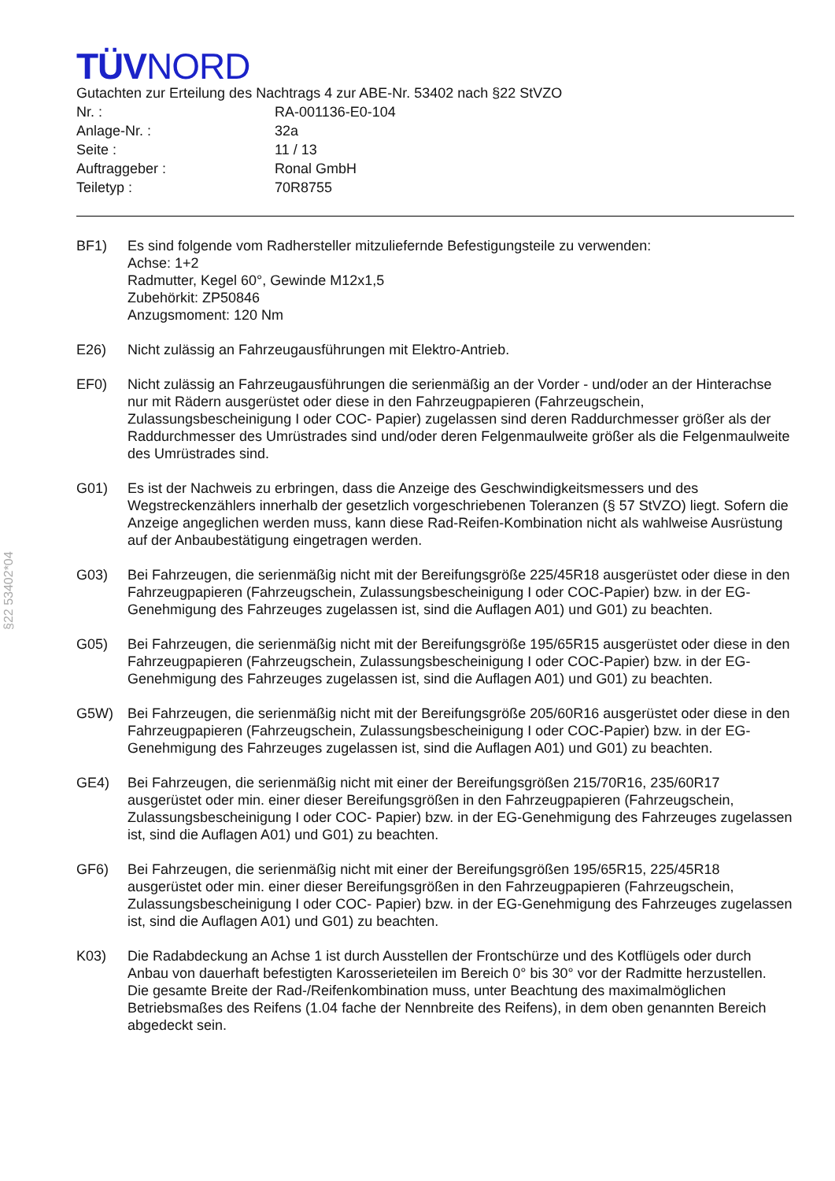§22 53402*04
TÜVNORD
Gutachten zur Erteilung des Nachtrags 4 zur ABE-Nr. 53402 nach §22 StVZO
| Nr. : | RA-001136-E0-104 |
| Anlage-Nr. : | 32a |
| Seite : | 11 / 13 |
| Auftraggeber : | Ronal GmbH |
| Teiletyp : | 70R8755 |
BF1) Es sind folgende vom Radhersteller mitzuliefernde Befestigungsteile zu verwenden:
Achse: 1+2
Radmutter, Kegel 60°, Gewinde M12x1,5
Zubehörkit: ZP50846
Anzugsmoment: 120 Nm
E26) Nicht zulässig an Fahrzeugausführungen mit Elektro-Antrieb.
EF0) Nicht zulässig an Fahrzeugausführungen die serienmäßig an der Vorder - und/oder an der Hinterachse nur mit Rädern ausgerüstet oder diese in den Fahrzeugpapieren (Fahrzeugschein, Zulassungsbescheinigung I oder COC- Papier) zugelassen sind deren Raddurchmesser größer als der Raddurchmesser des Umrüstrades sind und/oder deren Felgenmaulweite größer als die Felgenmaulweite des Umrüstrades sind.
G01) Es ist der Nachweis zu erbringen, dass die Anzeige des Geschwindigkeitsmessers und des Wegstreckenzählers innerhalb der gesetzlich vorgeschriebenen Toleranzen (§ 57 StVZO) liegt. Sofern die Anzeige angeglichen werden muss, kann diese Rad-Reifen-Kombination nicht als wahlweise Ausrüstung auf der Anbaubestätigung eingetragen werden.
G03) Bei Fahrzeugen, die serienmäßig nicht mit der Bereifungsgröße 225/45R18 ausgerüstet oder diese in den Fahrzeugpapieren (Fahrzeugschein, Zulassungsbescheinigung I oder COC-Papier) bzw. in der EG-Genehmigung des Fahrzeuges zugelassen ist, sind die Auflagen A01) und G01) zu beachten.
G05) Bei Fahrzeugen, die serienmäßig nicht mit der Bereifungsgröße 195/65R15 ausgerüstet oder diese in den Fahrzeugpapieren (Fahrzeugschein, Zulassungsbescheinigung I oder COC-Papier) bzw. in der EG-Genehmigung des Fahrzeuges zugelassen ist, sind die Auflagen A01) und G01) zu beachten.
G5W) Bei Fahrzeugen, die serienmäßig nicht mit der Bereifungsgröße 205/60R16 ausgerüstet oder diese in den Fahrzeugpapieren (Fahrzeugschein, Zulassungsbescheinigung I oder COC-Papier) bzw. in der EG-Genehmigung des Fahrzeuges zugelassen ist, sind die Auflagen A01) und G01) zu beachten.
GE4) Bei Fahrzeugen, die serienmäßig nicht mit einer der Bereifungsgrößen 215/70R16, 235/60R17 ausgerüstet oder min. einer dieser Bereifungsgrößen in den Fahrzeugpapieren (Fahrzeugschein, Zulassungsbescheinigung I oder COC- Papier) bzw. in der EG-Genehmigung des Fahrzeuges zugelassen ist, sind die Auflagen A01) und G01) zu beachten.
GF6) Bei Fahrzeugen, die serienmäßig nicht mit einer der Bereifungsgrößen 195/65R15, 225/45R18 ausgerüstet oder min. einer dieser Bereifungsgrößen in den Fahrzeugpapieren (Fahrzeugschein, Zulassungsbescheinigung I oder COC- Papier) bzw. in der EG-Genehmigung des Fahrzeuges zugelassen ist, sind die Auflagen A01) und G01) zu beachten.
K03) Die Radabdeckung an Achse 1 ist durch Ausstellen der Frontschürze und des Kotflügels oder durch Anbau von dauerhaft befestigten Karosserieteilen im Bereich 0° bis 30° vor der Radmitte herzustellen.
Die gesamte Breite der Rad-/Reifenkombination muss, unter Beachtung des maximalmöglichen Betriebsmaßes des Reifens (1.04 fache der Nennbreite des Reifens), in dem oben genannten Bereich abgedeckt sein.